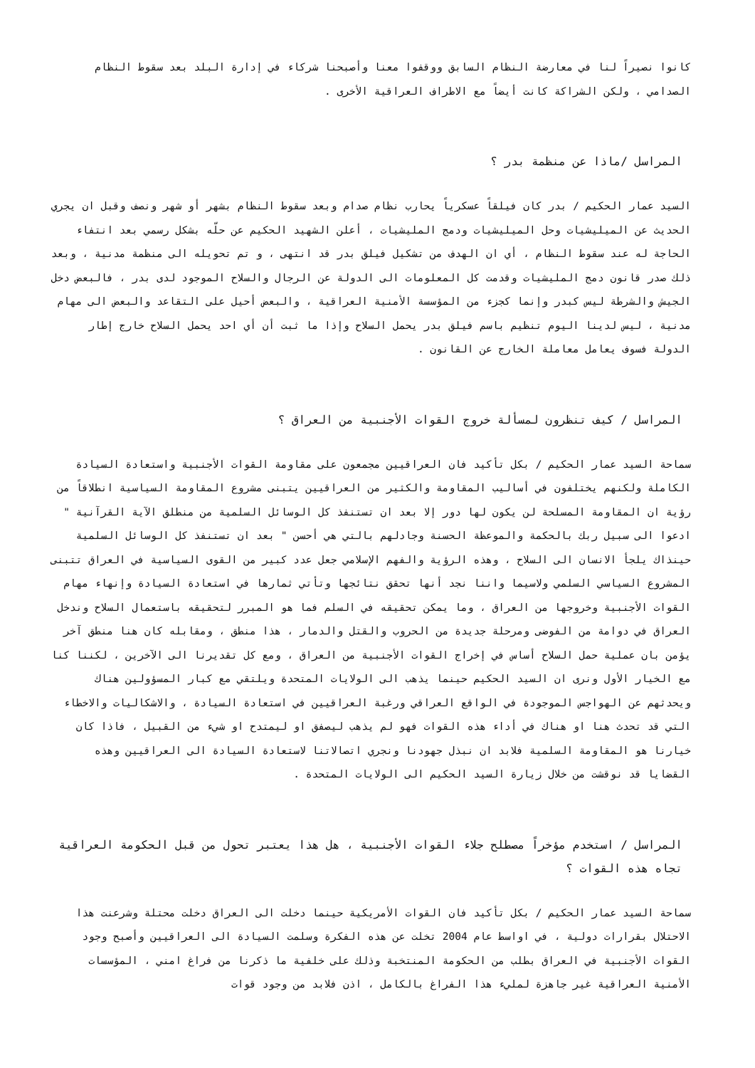كانوا نصيراً لنا في معارضة النظام السابق ووقفوا معنا وأصبحنا شركاء في إدارة البلد بعد سقوط النظام الصدامي ، ولكن الشراكة كانت أيضاً مع الاطراف العراقية الأخرى .
المراسل /ماذا عن منظمة بدر ؟
السيد عمار الحكيم / بدر كان فيلقاً عسكرياً يحارب نظام صدام وبعد سقوط النظام بشهر أو شهر ونصف وقبل ان يجري الحديث عن الميليشيات وحل الميليشيات ودمج المليشيات ، أعلن الشهيد الحكيم عن حلّه بشكل رسمي بعد انتفاء الحاجة له عند سقوط النظام ، أي ان الهدف من تشكيل فيلق بدر قد انتهى ، و تم تحويله الى منظمة مدنية ، وبعد ذلك صدر قانون دمج المليشيات وقدمت كل المعلومات الى الدولة عن الرجال والسلاح الموجود لدى بدر ، فالبعض دخل الجيش والشرطة ليس كبدر وإنما كجزء من المؤسسة الأمنية العراقية ، والبعض أحيل على التقاعد والبعض الى مهام مدنية ، ليس لدينا اليوم تنظيم باسم فيلق بدر يحمل السلاح وإذا ما ثبت أن أي احد يحمل السلاح خارج إطار الدولة فسوف يعامل معاملة الخارج عن القانون .
المراسل / كيف تنظرون لمسألة خروج القوات الأجنبية من العراق ؟
سماحة السيد عمار الحكيم / بكل تأكيد فان العراقيين مجمعون على مقاومة القوات الأجنبية واستعادة السيادة الكاملة ولكنهم يختلفون في أساليب المقاومة والكثير من العراقيين يتبنى مشروع المقاومة السياسية انطلاقاً من رؤية ان المقاومة المسلحة لن يكون لها دور إلا بعد ان تستنفذ كل الوسائل السلمية من منطلق الآية القرآنية " ادعوا الى سبيل ربك بالحكمة والموعظة الحسنة وجادلهم بالتي هي أحسن " بعد ان تستنفذ كل الوسائل السلمية حينذاك يلجأ الانسان الى السلاح ، وهذه الرؤية والفهم الإسلامي جعل عدد كبير من القوى السياسية في العراق تتبنى المشروع السياسي السلمي ولاسيما واننا نجد أنها تحقق نتائجها وتأتي ثمارها في استعادة السيادة وإنهاء مهام القوات الأجنبية وخروجها من العراق ، وما يمكن تحقيقه في السلم فما هو المبرر لتحقيقه باستعمال السلاح وندخل العراق في دوامة من الفوضى ومرحلة جديدة من الحروب والقتل والدمار ، هذا منطق ، ومقابله كان هنا منطق آخر يؤمن بان عملية حمل السلاح أساس في إخراج القوات الأجنبية من العراق ، ومع كل تقديرنا الى الآخرين ، لكننا كنا مع الخيار الأول ونرى ان السيد الحكيم حينما يذهب الى الولايات المتحدة ويلتقي مع كبار المسؤولين هناك ويحدثهم عن الهواجس الموجودة في الواقع العراقي ورغبة العراقيين في استعادة السيادة ، والاشكاليات والاخطاء التي قد تحدث هنا او هناك في أداء هذه القوات فهو لم يذهب ليصفق او ليمتدح او شيء من القبيل ، فاذا كان خيارنا هو المقاومة السلمية فلابد ان نبذل جهودنا ونجري اتصالاتنا لاستعادة السيادة الى العراقيين وهذه القضايا قد نوقشت من خلال زيارة السيد الحكيم الى الولايات المتحدة .
المراسل / استخدم مؤخراً مصطلح جلاء القوات الأجنبية ، هل هذا يعتبر تحول من قبل الحكومة العراقية تجاه هذه القوات ؟
سماحة السيد عمار الحكيم / بكل تأكيد فان القوات الأمريكية حينما دخلت الى العراق دخلت محتلة وشرعنت هذا الاحتلال بقرارات دولية ، في اواسط عام 2004 تخلت عن هذه الفكرة وسلمت السيادة الى العراقيين وأصبح وجود القوات الأجنبية في العراق بطلب من الحكومة المنتخبة وذلك على خلفية ما ذكرنا من فراغ امني ، المؤسسات الأمنية العراقية غير جاهزة لمليء هذا الفراغ بالكامل ، اذن فلابد من وجود قوات